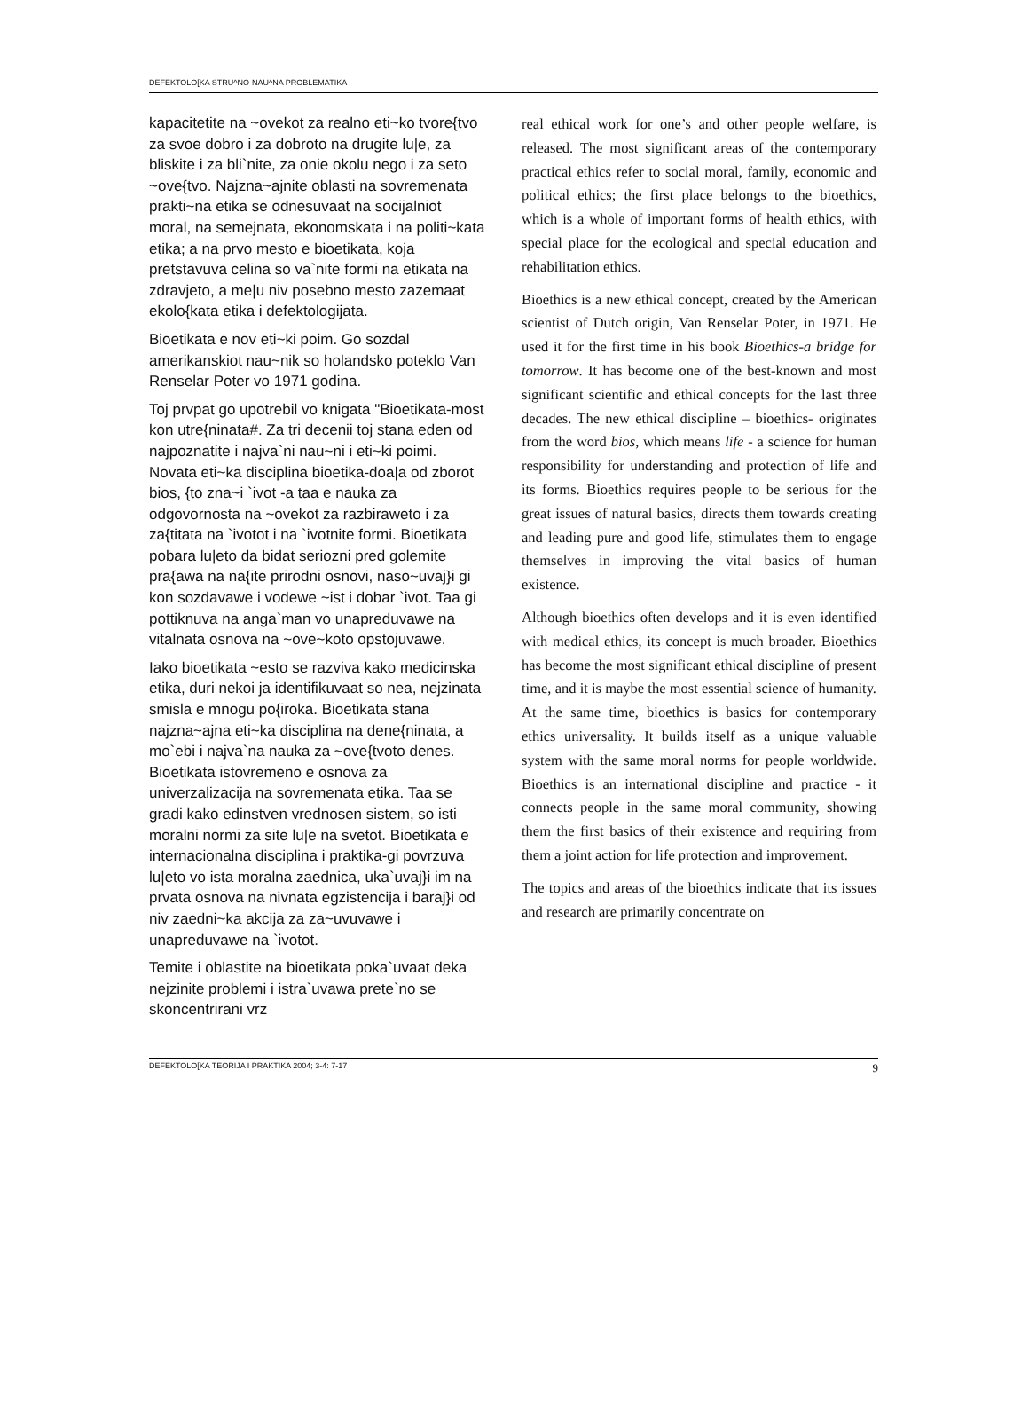DEFEKTOLO[KA STRU^NO-NAU^NA PROBLEMATIKA
kapacitetite na ~ovekot za realno eti~ko tvore{tvo za svoe dobro i za dobroto na drugite lu|e, za bliskite i za bli`nite, za onie okolu nego i za seto ~ove{tvo. Najzna~ajnite oblasti na sovremenata prakti~na etika se odnesuvaat na socijalniot moral, na semejnata, ekonomskata i na politi~kata etika; a na prvo mesto e bioetikata, koja pretstavuva celina so va`nite formi na etikata na zdravjeto, a me|u niv posebno mesto zazemaat ekolo{kata etika i defektologijata.
Bioetikata e nov eti~ki poim. Go sozdal amerikanskiot nau~nik so holandsko poteklo Van Renselar Poter vo 1971 godina.
Toj prvpat go upotrebil vo knigata "Bioetikata-most kon utre{ninata#. Za tri decenii toj stana eden od najpoznatite i najva`ni nau~ni i eti~ki poimi. Novata eti~ka disciplina bioetika-doa|a od zborot bios, {to zna~i `ivot -a taa e nauka za odgovornosta na ~ovekot za razbiraweto i za za{titata na `ivotot i na `ivotnite formi. Bioetikata pobara lu|eto da bidat seriozni pred golemite pra{awa na na{ite prirodni osnovi, naso~uvaj}i gi kon sozdavawe i vodewe ~ist i dobar `ivot. Taa gi pottiknuva na anga`man vo unapreduvawe na vitalnata osnova na ~ove~koto opstojuvawe.
Iako bioetikata ~esto se razviva kako medicinska etika, duri nekoi ja identifikuvaat so nea, nejzinata smisla e mnogu po{iroka. Bioetikata stana najzna~ajna eti~ka disciplina na dene{ninata, a mo`ebi i najva`na nauka za ~ove{tvoto denes. Bioetikata istovremeno e osnova za univerzalizacija na sovremenata etika. Taa se gradi kako edinstven vrednosen sistem, so isti moralni normi za site lu|e na svetot. Bioetikata e internacionalna disciplina i praktika-gi povrzuva lu|eto vo ista moralna zaednica, uka`uvaj}i im na prvata osnova na nivnata egzistencija i baraj}i od niv zaedni~ka akcija za za~uvuvawe i unapreduvawe na `ivotot.
Temite i oblastite na bioetikata poka`uvaat deka nejzinite problemi i istra`uvawa prete`no se skoncentrirani vrz
real ethical work for one’s and other people welfare, is released. The most significant areas of the contemporary practical ethics refer to social moral, family, economic and political ethics; the first place belongs to the bioethics, which is a whole of important forms of health ethics, with special place for the ecological and special education and rehabilitation ethics.
Bioethics is a new ethical concept, created by the American scientist of Dutch origin, Van Renselar Poter, in 1971. He used it for the first time in his book Bioethics-a bridge for tomorrow. It has become one of the best-known and most significant scientific and ethical concepts for the last three decades. The new ethical discipline – bioethics- originates from the word bios, which means life - a science for human responsibility for understanding and protection of life and its forms. Bioethics requires people to be serious for the great issues of natural basics, directs them towards creating and leading pure and good life, stimulates them to engage themselves in improving the vital basics of human existence.
Although bioethics often develops and it is even identified with medical ethics, its concept is much broader. Bioethics has become the most significant ethical discipline of present time, and it is maybe the most essential science of humanity. At the same time, bioethics is basics for contemporary ethics universality. It builds itself as a unique valuable system with the same moral norms for people worldwide. Bioethics is an international discipline and practice - it connects people in the same moral community, showing them the first basics of their existence and requiring from them a joint action for life protection and improvement.
The topics and areas of the bioethics indicate that its issues and research are primarily concentrate on
DEFEKTOLO[KA TEORIJA I PRAKTIKA 2004; 3-4: 7-17 9